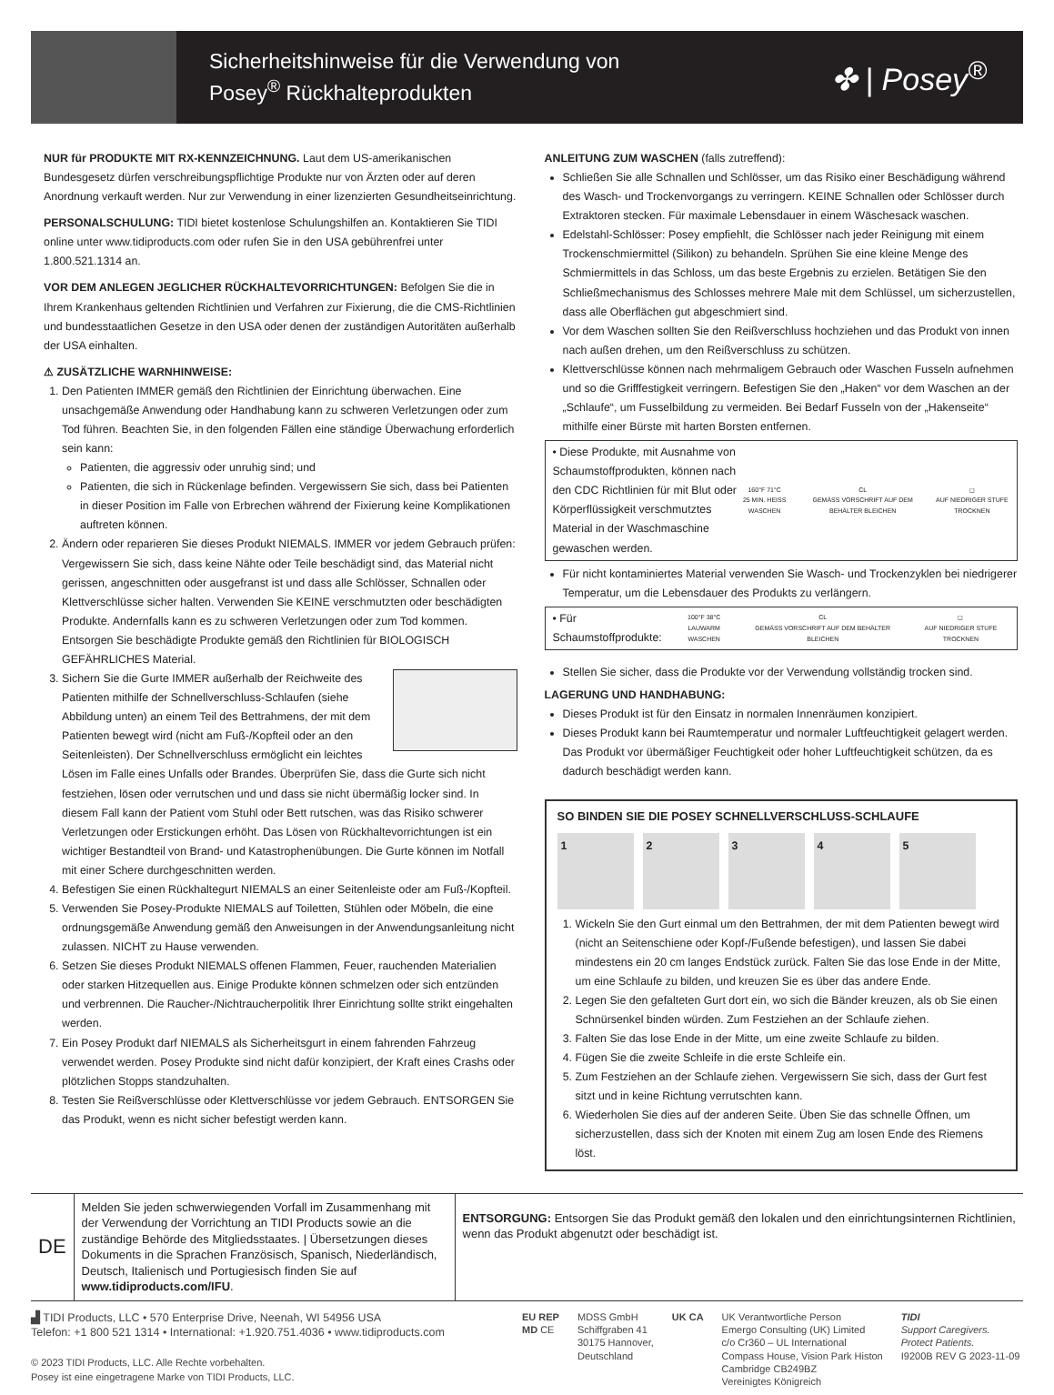Sicherheitshinweise für die Verwendung von
Posey<sup>®</sup> Rückhalteprodukten
✤ | Posey<sup>®</sup>
NUR für PRODUKTE MIT RX-KENNZEICHNUNG. Laut dem US-amerikanischen Bundesgesetz dürfen verschreibungspflichtige Produkte nur von Ärzten oder auf deren Anordnung verkauft werden. Nur zur Verwendung in einer lizenzierten Gesundheitseinrichtung.
PERSONALSCHULUNG: TIDI bietet kostenlose Schulungshilfen an. Kontaktieren Sie TIDI online unter www.tidiproducts.com oder rufen Sie in den USA gebührenfrei unter 1.800.521.1314 an.
VOR DEM ANLEGEN JEGLICHER RÜCKHALTEVORRICHTUNGEN: Befolgen Sie die in Ihrem Krankenhaus geltenden Richtlinien und Verfahren zur Fixierung, die die CMS-Richtlinien und bundesstaatlichen Gesetze in den USA oder denen der zuständigen Autoritäten außerhalb der USA einhalten.
⚠ ZUSÄTZLICHE WARNHINWEISE:
1. Den Patienten IMMER gemäß den Richtlinien der Einrichtung überwachen. Eine unsachgemäße Anwendung oder Handhabung kann zu schweren Verletzungen oder zum Tod führen. Beachten Sie, in den folgenden Fällen eine ständige Überwachung erforderlich sein kann:
Patienten, die aggressiv oder unruhig sind; und
Patienten, die sich in Rückenlage befinden. Vergewissern Sie sich, dass bei Patienten in dieser Position im Falle von Erbrechen während der Fixierung keine Komplikationen auftreten können.
2. Ändern oder reparieren Sie dieses Produkt NIEMALS. IMMER vor jedem Gebrauch prüfen: Vergewissern Sie sich, dass keine Nähte oder Teile beschädigt sind, das Material nicht gerissen, angeschnitten oder ausgefranst ist und dass alle Schlösser, Schnallen oder Klettverschlüsse sicher halten. Verwenden Sie KEINE verschmutzten oder beschädigten Produkte. Andernfalls kann es zu schweren Verletzungen oder zum Tod kommen. Entsorgen Sie beschädigte Produkte gemäß den Richtlinien für BIOLOGISCH GEFÄHRLICHES Material.
3. Sichern Sie die Gurte IMMER außerhalb der Reichweite des Patienten mithilfe der Schnellverschluss-Schlaufen (siehe Abbildung unten) an einem Teil des Bettrahmens, der mit dem Patienten bewegt wird (nicht am Fuß-/Kopfteil oder an den Seitenleisten). Der Schnellverschluss ermöglicht ein leichtes Lösen im Falle eines Unfalls oder Brandes. Überprüfen Sie, dass die Gurte sich nicht festziehen, lösen oder verrutschen und und dass sie nicht übermäßig locker sind. In diesem Fall kann der Patient vom Stuhl oder Bett rutschen, was das Risiko schwerer Verletzungen oder Erstickungen erhöht. Das Lösen von Rückhaltevorrichtungen ist ein wichtiger Bestandteil von Brand- und Katastrophenübungen. Die Gurte können im Notfall mit einer Schere durchgeschnitten werden.
4. Befestigen Sie einen Rückhaltegurt NIEMALS an einer Seitenleiste oder am Fuß-/Kopfteil.
5. Verwenden Sie Posey-Produkte NIEMALS auf Toiletten, Stühlen oder Möbeln, die eine ordnungsgemäße Anwendung gemäß den Anweisungen in der Anwendungsanleitung nicht zulassen. NICHT zu Hause verwenden.
6. Setzen Sie dieses Produkt NIEMALS offenen Flammen, Feuer, rauchenden Materialien oder starken Hitzequellen aus. Einige Produkte können schmelzen oder sich entzünden und verbrennen. Die Raucher-/Nichtraucherpolitik Ihrer Einrichtung sollte strikt eingehalten werden.
7. Ein Posey Produkt darf NIEMALS als Sicherheitsgurt in einem fahrenden Fahrzeug verwendet werden. Posey Produkte sind nicht dafür konzipiert, der Kraft eines Crashs oder plötzlichen Stopps standzuhalten.
8. Testen Sie Reißverschlüsse oder Klettverschlüsse vor jedem Gebrauch. ENTSORGEN Sie das Produkt, wenn es nicht sicher befestigt werden kann.
ANLEITUNG ZUM WASCHEN (falls zutreffend):
Schließen Sie alle Schnallen und Schlösser, um das Risiko einer Beschädigung während des Wasch- und Trockenvorgangs zu verringern. KEINE Schnallen oder Schlösser durch Extraktoren stecken. Für maximale Lebensdauer in einem Wäschesack waschen.
Edelstahl-Schlösser: Posey empfiehlt, die Schlösser nach jeder Reinigung mit einem Trockenschmiermittel (Silikon) zu behandeln. Sprühen Sie eine kleine Menge des Schmiermittels in das Schloss, um das beste Ergebnis zu erzielen. Betätigen Sie den Schließmechanismus des Schlosses mehrere Male mit dem Schlüssel, um sicherzustellen, dass alle Oberflächen gut abgeschmiert sind.
Vor dem Waschen sollten Sie den Reißverschluss hochziehen und das Produkt von innen nach außen drehen, um den Reißverschluss zu schützen.
Klettverschlüsse können nach mehrmaligem Gebrauch oder Waschen Fusseln aufnehmen und so die Grifffestigkeit verringern. Befestigen Sie den „Haken“ vor dem Waschen an der „Schlaufe“, um Fusselbildung zu vermeiden. Bei Bedarf Fusseln von der „Hakenseite“ mithilfe einer Bürste mit harten Borsten entfernen.
• Diese Produkte, mit Ausnahme von Schaumstoffprodukten, können nach den CDC Richtlinien für mit Blut oder Körperflüssigkeit verschmutztes Material in der Waschmaschine gewaschen werden.
160°F 71°C
25 MIN. HEISS WASCHEN CL
GEMÄSS VORSCHRIFT AUF DEM BEHÄLTER BLEICHEN ◻
AUF NIEDRIGER STUFE TROCKNEN
Für nicht kontaminiertes Material verwenden Sie Wasch- und Trockenzyklen bei niedrigerer Temperatur, um die Lebensdauer des Produkts zu verlängern.
• Für Schaumstoffprodukte:
100°F 38°C
LAUWARM WASCHEN CL
GEMÄSS VORSCHRIFT AUF DEM BEHÄLTER BLEICHEN ◻
AUF NIEDRIGER STUFE TROCKNEN
Stellen Sie sicher, dass die Produkte vor der Verwendung vollständig trocken sind.
LAGERUNG UND HANDHABUNG:
Dieses Produkt ist für den Einsatz in normalen Innenräumen konzipiert.
Dieses Produkt kann bei Raumtemperatur und normaler Luftfeuchtigkeit gelagert werden. Das Produkt vor übermäßiger Feuchtigkeit oder hoher Luftfeuchtigkeit schützen, da es dadurch beschädigt werden kann.
SO BINDEN SIE DIE POSEY SCHNELLVERSCHLUSS-SCHLAUFE
1 2 3 4 5
1. Wickeln Sie den Gurt einmal um den Bettrahmen, der mit dem Patienten bewegt wird (nicht an Seitenschiene oder Kopf-/Fußende befestigen), und lassen Sie dabei mindestens ein 20 cm langes Endstück zurück. Falten Sie das lose Ende in der Mitte, um eine Schlaufe zu bilden, und kreuzen Sie es über das andere Ende.
2. Legen Sie den gefalteten Gurt dort ein, wo sich die Bänder kreuzen, als ob Sie einen Schnürsenkel binden würden. Zum Festziehen an der Schlaufe ziehen.
3. Falten Sie das lose Ende in der Mitte, um eine zweite Schlaufe zu bilden.
4. Fügen Sie die zweite Schleife in die erste Schleife ein.
5. Zum Festziehen an der Schlaufe ziehen. Vergewissern Sie sich, dass der Gurt fest sitzt und in keine Richtung verrutschten kann.
6. Wiederholen Sie dies auf der anderen Seite. Üben Sie das schnelle Öffnen, um sicherzustellen, dass sich der Knoten mit einem Zug am losen Ende des Riemens löst.
DE
Melden Sie jeden schwerwiegenden Vorfall im Zusammenhang mit der Verwendung der Vorrichtung an TIDI Products sowie an die zuständige Behörde des Mitgliedsstaates. | Übersetzungen dieses Dokuments in die Sprachen Französisch, Spanisch, Niederländisch, Deutsch, Italienisch und Portugiesisch finden Sie auf www.tidiproducts.com/IFU.
ENTSORGUNG: Entsorgen Sie das Produkt gemäß den lokalen und den einrichtungsinternen Richtlinien, wenn das Produkt abgenutzt oder beschädigt ist.
▟ TIDI Products, LLC • 570 Enterprise Drive, Neenah, WI 54956 USA
Telefon: +1 800 521 1314 • International: +1.920.751.4036 • www.tidiproducts.com
© 2023 TIDI Products, LLC. Alle Rechte vorbehalten.
Posey ist eine eingetragene Marke von TIDI Products, LLC.
EU REP
MD CE
MDSS GmbH
Schiffgraben 41
30175 Hannover,
Deutschland
UK CA UK Verantwortliche Person
Emergo Consulting (UK) Limited
c/o Cr360 – UL International
Compass House, Vision Park Histon
Cambridge CB249BZ
Vereinigtes Königreich
TIDI
Support Caregivers.
Protect Patients.
I9200B REV G 2023-11-09